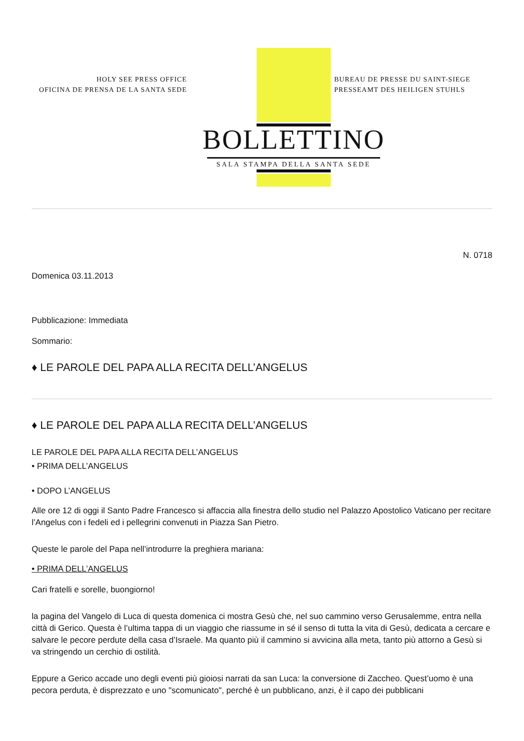HOLY SEE PRESS OFFICE
OFICINA DE PRENSA DE LA SANTA SEDE
BUREAU DE PRESSE DU SAINT-SIEGE
PRESSEAMT DES HEILIGEN STUHLS
BOLLETTINO
SALA STAMPA DELLA SANTA SEDE
N. 0718
Domenica 03.11.2013
Pubblicazione: Immediata
Sommario:
♦ LE PAROLE DEL PAPA ALLA RECITA DELL’ANGELUS
♦ LE PAROLE DEL PAPA ALLA RECITA DELL’ANGELUS
LE PAROLE DEL PAPA ALLA RECITA DELL’ANGELUS
• PRIMA DELL’ANGELUS
• DOPO L’ANGELUS
Alle ore 12 di oggi il Santo Padre Francesco si affaccia alla finestra dello studio nel Palazzo Apostolico Vaticano per recitare l’Angelus con i fedeli ed i pellegrini convenuti in Piazza San Pietro.
Queste le parole del Papa nell’introdurre la preghiera mariana:
• PRIMA DELL’ANGELUS
Cari fratelli e sorelle, buongiorno!
la pagina del Vangelo di Luca di questa domenica ci mostra Gesù che, nel suo cammino verso Gerusalemme, entra nella città di Gerico. Questa è l’ultima tappa di un viaggio che riassume in sé il senso di tutta la vita di Gesù, dedicata a cercare e salvare le pecore perdute della casa d’Israele. Ma quanto più il cammino si avvicina alla meta, tanto più attorno a Gesù si va stringendo un cerchio di ostilità.
Eppure a Gerico accade uno degli eventi più gioiosi narrati da san Luca: la conversione di Zaccheo. Quest’uomo è una pecora perduta, è disprezzato e uno "scomunicato", perché è un pubblicano, anzi, è il capo dei pubblicani